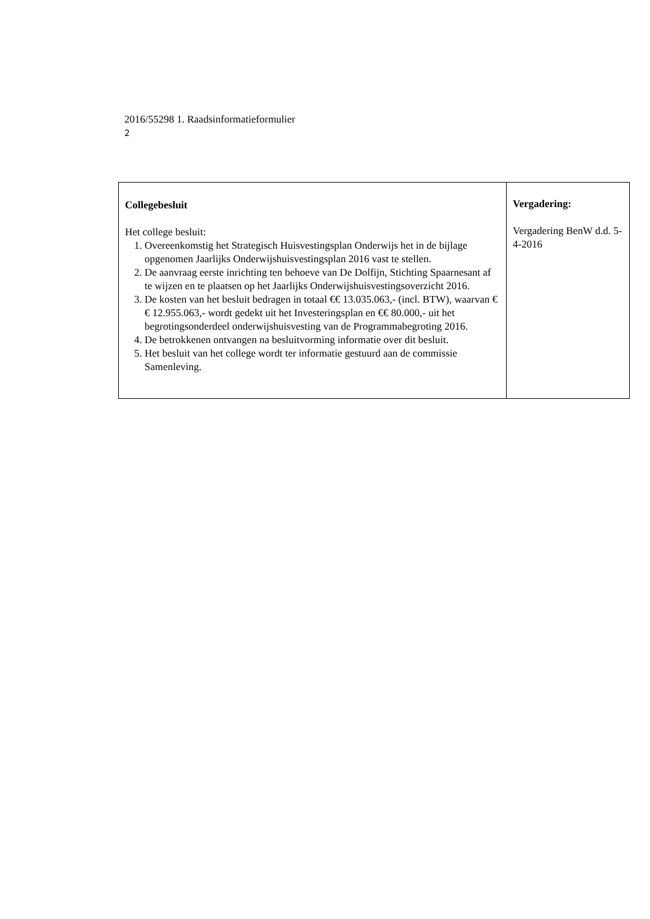2016/55298 1. Raadsinformatieformulier
2
| Collegebesluit Het college besluit: 1. Overeenkomstig het Strategisch Huisvestingsplan Onderwijs het in de bijlage opgenomen Jaarlijks Onderwijshuisvestingsplan 2016 vast te stellen. 2. De aanvraag eerste inrichting ten behoeve van De Dolfijn, Stichting Spaarnesant af te wijzen en te plaatsen op het Jaarlijks Onderwijshuisvestingsoverzicht 2016. 3. De kosten van het besluit bedragen in totaal €€ 13.035.063,- (incl. BTW), waarvan €€ 12.955.063,- wordt gedekt uit het Investeringsplan en €€ 80.000,- uit het begrotingsonderdeel onderwijshuisvesting van de Programmabegroting 2016. 4. De betrokkenen ontvangen na besluitvorming informatie over dit besluit. 5. Het besluit van het college wordt ter informatie gestuurd aan de commissie Samenleving. | Vergadering: Vergadering BenW d.d. 5-4-2016 |